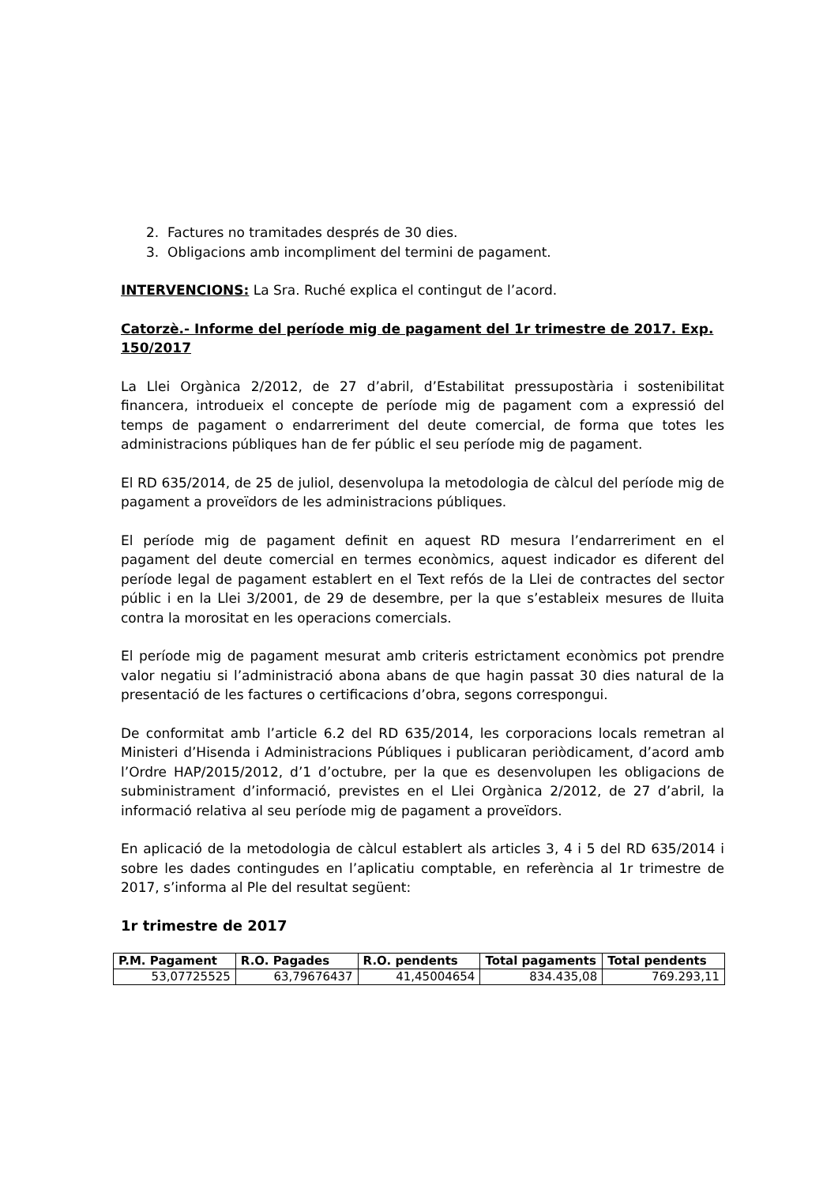2. Factures no tramitades després de 30 dies.
3. Obligacions amb incompliment del termini de pagament.
INTERVENCIONS: La Sra. Ruché explica el contingut de l’acord.
Catorzè.- Informe del període mig de pagament del 1r trimestre de 2017. Exp. 150/2017
La Llei Orgànica 2/2012, de 27 d’abril, d’Estabilitat pressupostària i sostenibilitat financera, introdueix el concepte de període mig de pagament com a expressió del temps de pagament o endarreriment del deute comercial, de forma que totes les administracions públiques han de fer públic el seu període mig de pagament.
El RD 635/2014, de 25 de juliol, desenvolupa la metodologia de càlcul del període mig de pagament a proveïdors de les administracions públiques.
El període mig de pagament definit en aquest RD mesura l’endarreriment en el pagament del deute comercial en termes econòmics, aquest indicador es diferent del període legal de pagament establert en el Text refós de la Llei de contractes del sector públic i en la Llei 3/2001, de 29 de desembre, per la que s’estableix mesures de lluita contra la morositat en les operacions comercials.
El període mig de pagament mesurat amb criteris estrictament econòmics pot prendre valor negatiu si l’administració abona abans de que hagin passat 30 dies natural de la presentació de les factures o certificacions d’obra, segons correspongui.
De conformitat amb l’article 6.2 del RD 635/2014, les corporacions locals remetran al Ministeri d’Hisenda i Administracions Públiques i publicaran periòdicament, d’acord amb l’Ordre HAP/2015/2012, d’1 d’octubre, per la que es desenvolupen les obligacions de subministrament d’informació, previstes en el Llei Orgànica 2/2012, de 27 d’abril, la informació relativa al seu període mig de pagament a proveïdors.
En aplicació de la metodologia de càlcul establert als articles 3, 4 i 5 del RD 635/2014 i sobre les dades contingudes en l’aplicatiu comptable, en referència al 1r trimestre de 2017, s’informa al Ple del resultat següent:
1r trimestre de 2017
| P.M. Pagament | R.O. Pagades | R.O. pendents | Total pagaments | Total pendents |
| --- | --- | --- | --- | --- |
| 53,07725525 | 63,79676437 | 41,45004654 | 834.435,08 | 769.293,11 |